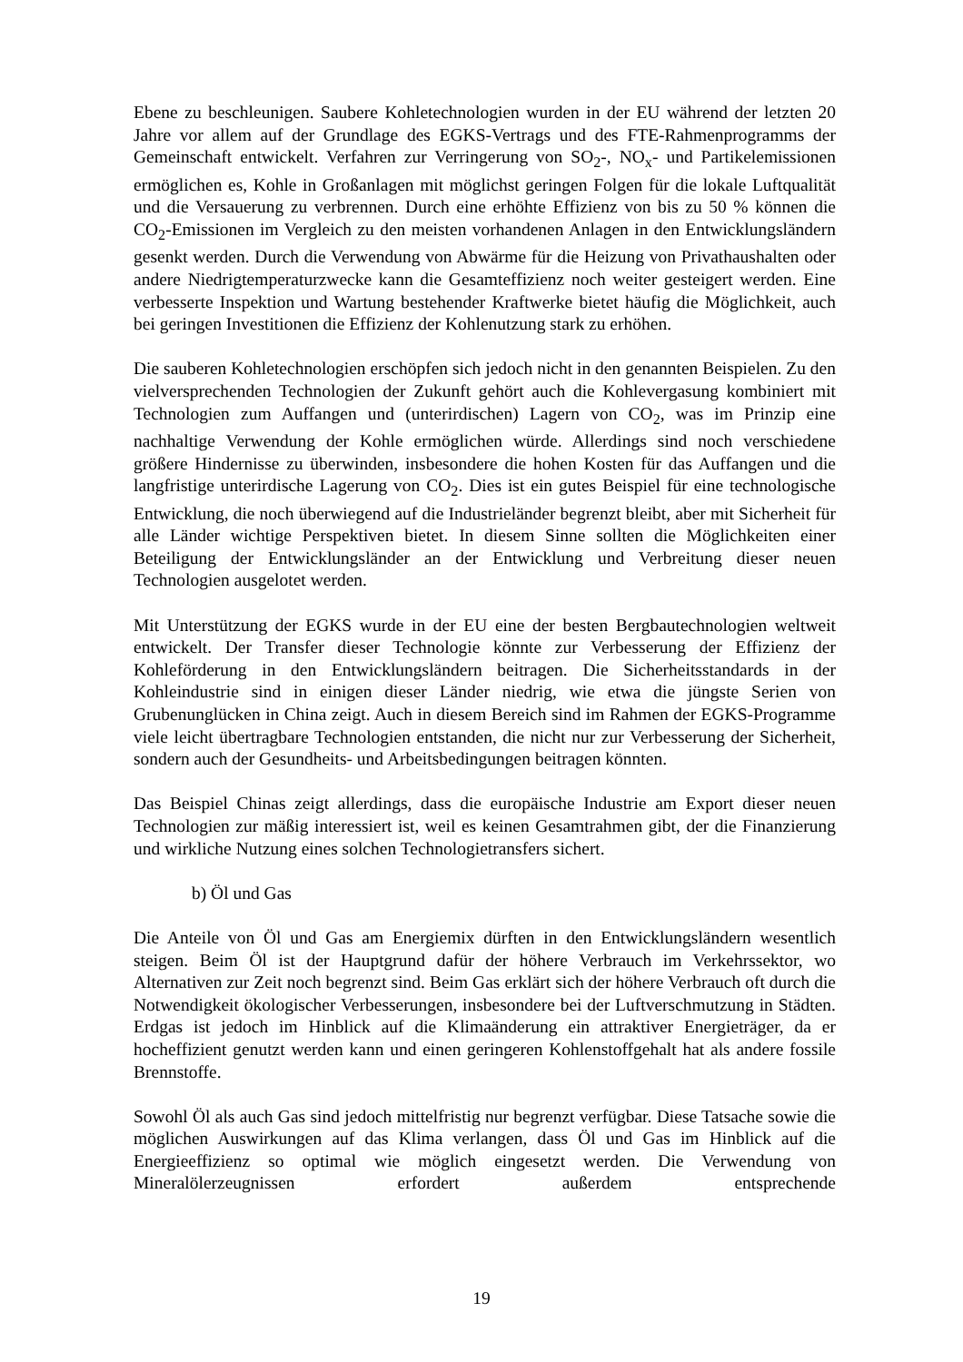Ebene zu beschleunigen. Saubere Kohletechnologien wurden in der EU während der letzten 20 Jahre vor allem auf der Grundlage des EGKS-Vertrags und des FTE-Rahmenprogramms der Gemeinschaft entwickelt. Verfahren zur Verringerung von SO<sub>2</sub>-, NO<sub>x</sub>- und Partikelemissionen ermöglichen es, Kohle in Großanlagen mit möglichst geringen Folgen für die lokale Luftqualität und die Versauerung zu verbrennen. Durch eine erhöhte Effizienz von bis zu 50 % können die CO<sub>2</sub>-Emissionen im Vergleich zu den meisten vorhandenen Anlagen in den Entwicklungsländern gesenkt werden. Durch die Verwendung von Abwärme für die Heizung von Privathaushalten oder andere Niedrigtemperaturzwecke kann die Gesamteffizienz noch weiter gesteigert werden. Eine verbesserte Inspektion und Wartung bestehender Kraftwerke bietet häufig die Möglichkeit, auch bei geringen Investitionen die Effizienz der Kohlenutzung stark zu erhöhen.
Die sauberen Kohletechnologien erschöpfen sich jedoch nicht in den genannten Beispielen. Zu den vielversprechenden Technologien der Zukunft gehört auch die Kohlevergasung kombiniert mit Technologien zum Auffangen und (unterirdischen) Lagern von CO<sub>2</sub>, was im Prinzip eine nachhaltige Verwendung der Kohle ermöglichen würde. Allerdings sind noch verschiedene größere Hindernisse zu überwinden, insbesondere die hohen Kosten für das Auffangen und die langfristige unterirdische Lagerung von CO<sub>2</sub>. Dies ist ein gutes Beispiel für eine technologische Entwicklung, die noch überwiegend auf die Industrieländer begrenzt bleibt, aber mit Sicherheit für alle Länder wichtige Perspektiven bietet. In diesem Sinne sollten die Möglichkeiten einer Beteiligung der Entwicklungsländer an der Entwicklung und Verbreitung dieser neuen Technologien ausgelotet werden.
Mit Unterstützung der EGKS wurde in der EU eine der besten Bergbautechnologien weltweit entwickelt. Der Transfer dieser Technologie könnte zur Verbesserung der Effizienz der Kohleförderung in den Entwicklungsländern beitragen. Die Sicherheitsstandards in der Kohleindustrie sind in einigen dieser Länder niedrig, wie etwa die jüngste Serien von Grubenunglücken in China zeigt. Auch in diesem Bereich sind im Rahmen der EGKS-Programme viele leicht übertragbare Technologien entstanden, die nicht nur zur Verbesserung der Sicherheit, sondern auch der Gesundheits- und Arbeitsbedingungen beitragen könnten.
Das Beispiel Chinas zeigt allerdings, dass die europäische Industrie am Export dieser neuen Technologien zur mäßig interessiert ist, weil es keinen Gesamtrahmen gibt, der die Finanzierung und wirkliche Nutzung eines solchen Technologietransfers sichert.
b) Öl und Gas
Die Anteile von Öl und Gas am Energiemix dürften in den Entwicklungsländern wesentlich steigen. Beim Öl ist der Hauptgrund dafür der höhere Verbrauch im Verkehrssektor, wo Alternativen zur Zeit noch begrenzt sind. Beim Gas erklärt sich der höhere Verbrauch oft durch die Notwendigkeit ökologischer Verbesserungen, insbesondere bei der Luftverschmutzung in Städten. Erdgas ist jedoch im Hinblick auf die Klimaänderung ein attraktiver Energieträger, da er hocheffizient genutzt werden kann und einen geringeren Kohlenstoffgehalt hat als andere fossile Brennstoffe.
Sowohl Öl als auch Gas sind jedoch mittelfristig nur begrenzt verfügbar. Diese Tatsache sowie die möglichen Auswirkungen auf das Klima verlangen, dass Öl und Gas im Hinblick auf die Energieeffizienz so optimal wie möglich eingesetzt werden. Die Verwendung von Mineralölerzeugnissen erfordert außerdem entsprechende
19